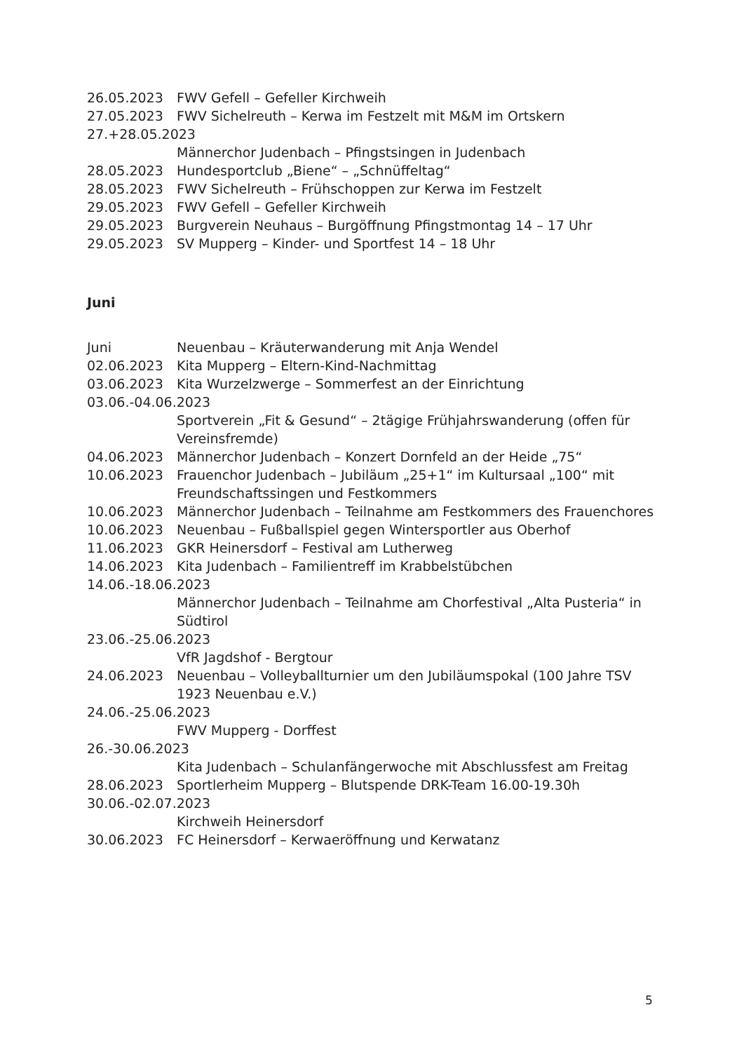26.05.2023 FWV Gefell – Gefeller Kirchweih
27.05.2023 FWV Sichelreuth – Kerwa im Festzelt mit M&M im Ortskern
27.+28.05.2023
Männerchor Judenbach – Pfingstsingen in Judenbach
28.05.2023 Hundesportclub „Biene“ – „Schnüffeltag“
28.05.2023 FWV Sichelreuth – Frühschoppen zur Kerwa im Festzelt
29.05.2023 FWV Gefell – Gefeller Kirchweih
29.05.2023 Burgverein Neuhaus – Burgöffnung Pfingstmontag 14 – 17 Uhr
29.05.2023 SV Mupperg – Kinder- und Sportfest 14 – 18 Uhr
Juni
Juni Neuenbau – Kräuterwanderung mit Anja Wendel
02.06.2023 Kita Mupperg – Eltern-Kind-Nachmittag
03.06.2023 Kita Wurzelzwerge – Sommerfest an der Einrichtung
03.06.-04.06.2023
Sportverein „Fit & Gesund“ – 2tägige Frühjahrswanderung (offen für Vereinsfremde)
04.06.2023 Männerchor Judenbach – Konzert Dornfeld an der Heide „75“
10.06.2023 Frauenchor Judenbach – Jubiläum „25+1“ im Kultursaal „100“ mit Freundschaftssingen und Festkommers
10.06.2023 Männerchor Judenbach – Teilnahme am Festkommers des Frauenchores
10.06.2023 Neuenbau – Fußballspiel gegen Wintersportler aus Oberhof
11.06.2023 GKR Heinersdorf – Festival am Lutherweg
14.06.2023 Kita Judenbach – Familientreff im Krabbelstübchen
14.06.-18.06.2023
Männerchor Judenbach – Teilnahme am Chorfestival „Alta Pusteria“ in Südtirol
23.06.-25.06.2023
VfR Jagdshof - Bergtour
24.06.2023 Neuenbau – Volleyballturnier um den Jubiläumspokal (100 Jahre TSV 1923 Neuenbau e.V.)
24.06.-25.06.2023
FWV Mupperg - Dorffest
26.-30.06.2023
Kita Judenbach – Schulanfängerwoche mit Abschlussfest am Freitag
28.06.2023 Sportlerheim Mupperg – Blutspende DRK-Team 16.00-19.30h
30.06.-02.07.2023
Kirchweih Heinersdorf
30.06.2023 FC Heinersdorf – Kerwaeröffnung und Kerwatanz
5